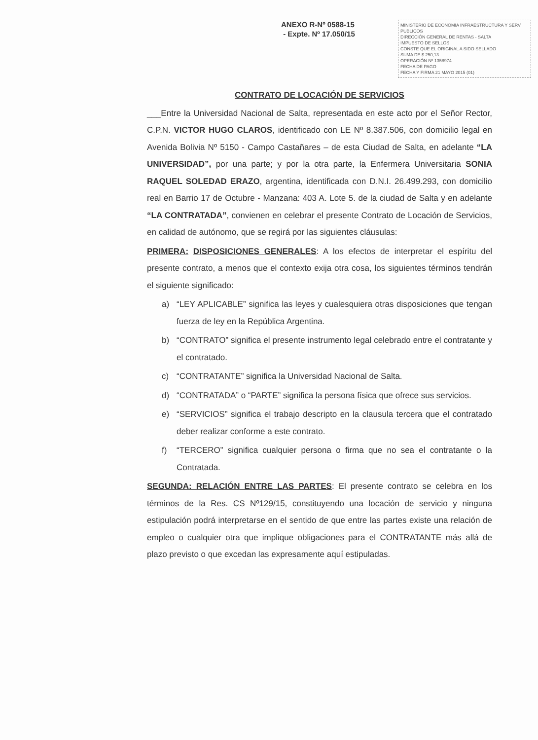ANEXO R-Nº 0588-15
- Expte. Nº 17.050/15
MINISTERIO DE ECONOMIA INFRAESTRUCTURA Y SERV PUBLICOS
DIRECCIÓN GENERAL DE RENTAS - SALTA
IMPUESTO DE SELLOS
CONSTE QUE EL ORIGINAL A SIDO SELLADO
SUMA DE $ 250,13
OPERACIÓN Nº 1358974
FECHA DE PAGO
FECHA Y FIRMA 21 MAYO 2015 (01)
CONTRATO DE LOCACIÓN DE SERVICIOS
___Entre la Universidad Nacional de Salta, representada en este acto por el Señor Rector, C.P.N. VICTOR HUGO CLAROS, identificado con LE Nº 8.387.506, con domicilio legal en Avenida Bolivia Nº 5150 - Campo Castañares – de esta Ciudad de Salta, en adelante “LA UNIVERSIDAD”, por una parte; y por la otra parte, la Enfermera Universitaria SONIA RAQUEL SOLEDAD ERAZO, argentina, identificada con D.N.I. 26.499.293, con domicilio real en Barrio 17 de Octubre - Manzana: 403 A. Lote 5. de la ciudad de Salta y en adelante “LA CONTRATADA”, convienen en celebrar el presente Contrato de Locación de Servicios, en calidad de autónomo, que se regirá por las siguientes cláusulas:
PRIMERA: DISPOSICIONES GENERALES: A los efectos de interpretar el espíritu del presente contrato, a menos que el contexto exija otra cosa, los siguientes términos tendrán el siguiente significado:
a) “LEY APLICABLE” significa las leyes y cualesquiera otras disposiciones que tengan fuerza de ley en la República Argentina.
b) “CONTRATO” significa el presente instrumento legal celebrado entre el contratante y el contratado.
c) “CONTRATANTE” significa la Universidad Nacional de Salta.
d) “CONTRATADA” o “PARTE” significa la persona física que ofrece sus servicios.
e) “SERVICIOS” significa el trabajo descripto en la clausula tercera que el contratado deber realizar conforme a este contrato.
f) “TERCERO” significa cualquier persona o firma que no sea el contratante o la Contratada.
SEGUNDA: RELACIÓN ENTRE LAS PARTES: El presente contrato se celebra en los términos de la Res. CS Nº129/15, constituyendo una locación de servicio y ninguna estipulación podrá interpretarse en el sentido de que entre las partes existe una relación de empleo o cualquier otra que implique obligaciones para el CONTRATANTE más allá de plazo previsto o que excedan las expresamente aquí estipuladas.